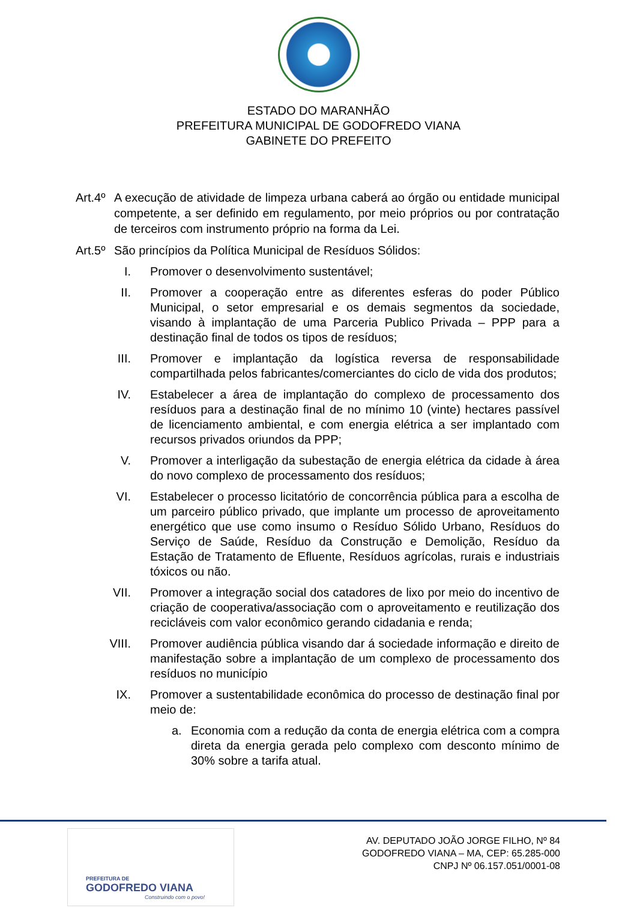ESTADO DO MARANHÃO
PREFEITURA MUNICIPAL DE GODOFREDO VIANA
GABINETE DO PREFEITO
Art.4º
A execução de atividade de limpeza urbana caberá ao órgão ou entidade municipal competente, a ser definido em regulamento, por meio próprios ou por contratação de terceiros com instrumento próprio na forma da Lei.
Art.5º
São princípios da Política Municipal de Resíduos Sólidos:
I. Promover o desenvolvimento sustentável;
II. Promover a cooperação entre as diferentes esferas do poder Público Municipal, o setor empresarial e os demais segmentos da sociedade, visando à implantação de uma Parceria Publico Privada – PPP para a destinação final de todos os tipos de resíduos;
III. Promover e implantação da logística reversa de responsabilidade compartilhada pelos fabricantes/comerciantes do ciclo de vida dos produtos;
IV. Estabelecer a área de implantação do complexo de processamento dos resíduos para a destinação final de no mínimo 10 (vinte) hectares passível de licenciamento ambiental, e com energia elétrica a ser implantado com recursos privados oriundos da PPP;
V. Promover a interligação da subestação de energia elétrica da cidade à área do novo complexo de processamento dos resíduos;
VI. Estabelecer o processo licitatório de concorrência pública para a escolha de um parceiro público privado, que implante um processo de aproveitamento energético que use como insumo o Resíduo Sólido Urbano, Resíduos do Serviço de Saúde, Resíduo da Construção e Demolição, Resíduo da Estação de Tratamento de Efluente, Resíduos agrícolas, rurais e industriais tóxicos ou não.
VII. Promover a integração social dos catadores de lixo por meio do incentivo de criação de cooperativa/associação com o aproveitamento e reutilização dos recicláveis com valor econômico gerando cidadania e renda;
VIII. Promover audiência pública visando dar á sociedade informação e direito de manifestação sobre a implantação de um complexo de processamento dos resíduos no município
IX. Promover a sustentabilidade econômica do processo de destinação final por meio de:
a. Economia com a redução da conta de energia elétrica com a compra direta da energia gerada pelo complexo com desconto mínimo de 30% sobre a tarifa atual.
PREFEITURA DE
GODOFREDO VIANA
Construindo com o povo!
AV. DEPUTADO JOÃO JORGE FILHO, Nº 84
GODOFREDO VIANA – MA, CEP: 65.285-000
CNPJ Nº 06.157.051/0001-08